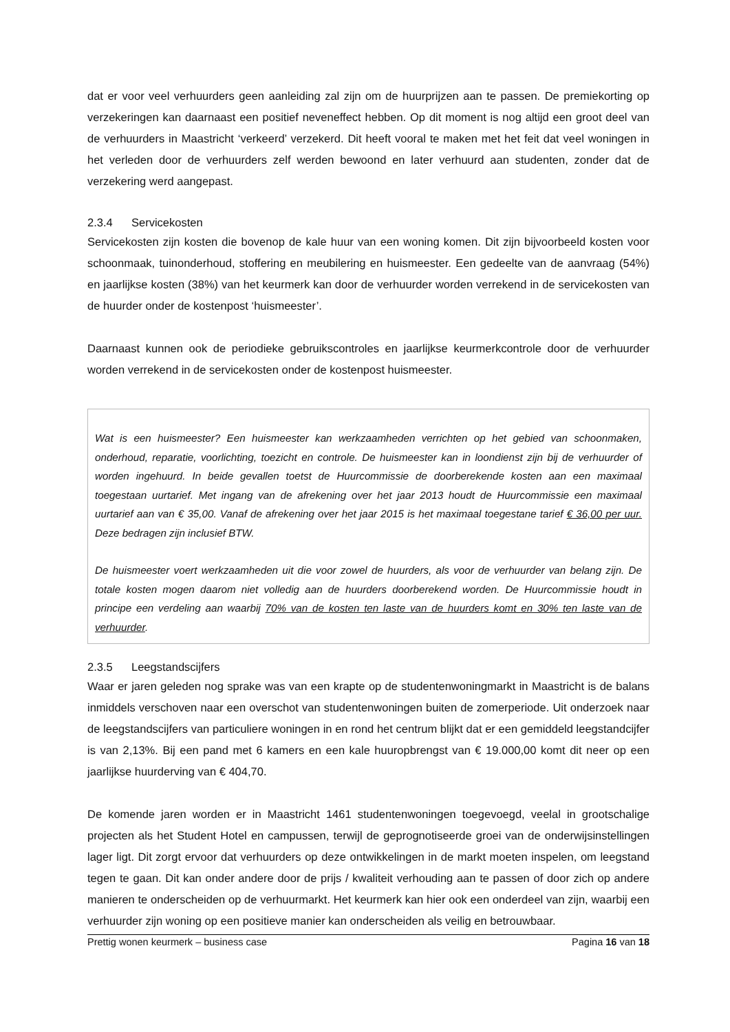dat er voor veel verhuurders geen aanleiding zal zijn om de huurprijzen aan te passen. De premiekorting op verzekeringen kan daarnaast een positief neveneffect hebben. Op dit moment is nog altijd een groot deel van de verhuurders in Maastricht ‘verkeerd’ verzekerd. Dit heeft vooral te maken met het feit dat veel woningen in het verleden door de verhuurders zelf werden bewoond en later verhuurd aan studenten, zonder dat de verzekering werd aangepast.
2.3.4 Servicekosten
Servicekosten zijn kosten die bovenop de kale huur van een woning komen. Dit zijn bijvoorbeeld kosten voor schoonmaak, tuinonderhoud, stoffering en meubilering en huismeester. Een gedeelte van de aanvraag (54%) en jaarlijkse kosten (38%) van het keurmerk kan door de verhuurder worden verrekend in de servicekosten van de huurder onder de kostenpost ‘huismeester’.
Daarnaast kunnen ook de periodieke gebruikscontroles en jaarlijkse keurmerkcontrole door de verhuurder worden verrekend in de servicekosten onder de kostenpost huismeester.
Wat is een huismeester? Een huismeester kan werkzaamheden verrichten op het gebied van schoonmaken, onderhoud, reparatie, voorlichting, toezicht en controle. De huismeester kan in loondienst zijn bij de verhuurder of worden ingehuurd. In beide gevallen toetst de Huurcommissie de doorberekende kosten aan een maximaal toegestaan uurtarief. Met ingang van de afrekening over het jaar 2013 houdt de Huurcommissie een maximaal uurtarief aan van € 35,00. Vanaf de afrekening over het jaar 2015 is het maximaal toegestane tarief € 36,00 per uur. Deze bedragen zijn inclusief BTW.
De huismeester voert werkzaamheden uit die voor zowel de huurders, als voor de verhuurder van belang zijn. De totale kosten mogen daarom niet volledig aan de huurders doorberekend worden. De Huurcommissie houdt in principe een verdeling aan waarbij 70% van de kosten ten laste van de huurders komt en 30% ten laste van de verhuurder.
2.3.5 Leegstandscijfers
Waar er jaren geleden nog sprake was van een krapte op de studentenwoningmarkt in Maastricht is de balans inmiddels verschoven naar een overschot van studentenwoningen buiten de zomerperiode. Uit onderzoek naar de leegstandscijfers van particuliere woningen in en rond het centrum blijkt dat er een gemiddeld leegstandcijfer is van 2,13%. Bij een pand met 6 kamers en een kale huuropbrengst van € 19.000,00 komt dit neer op een jaarlijkse huurderving van € 404,70.
De komende jaren worden er in Maastricht 1461 studentenwoningen toegevoegd, veelal in grootschalige projecten als het Student Hotel en campussen, terwijl de geprognotiseerde groei van de onderwijsinstellingen lager ligt. Dit zorgt ervoor dat verhuurders op deze ontwikkelingen in de markt moeten inspelen, om leegstand tegen te gaan. Dit kan onder andere door de prijs / kwaliteit verhouding aan te passen of door zich op andere manieren te onderscheiden op de verhuurmarkt. Het keurmerk kan hier ook een onderdeel van zijn, waarbij een verhuurder zijn woning op een positieve manier kan onderscheiden als veilig en betrouwbaar.
Prettig wonen keurmerk – business case Pagina 16 van 18